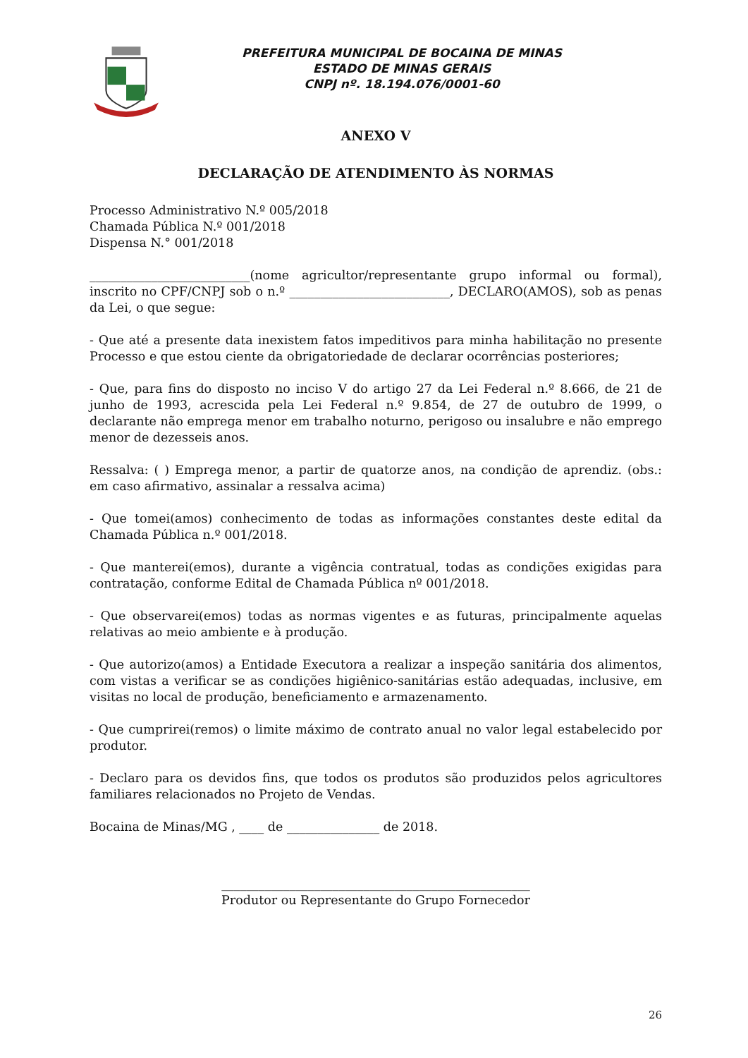PREFEITURA MUNICIPAL DE BOCAINA DE MINAS
ESTADO DE MINAS GERAIS
CNPJ nº. 18.194.076/0001-60
ANEXO V
DECLARAÇÃO DE ATENDIMENTO ÀS NORMAS
Processo Administrativo N.º 005/2018
Chamada Pública N.º 001/2018
Dispensa N.° 001/2018
__________________________(nome agricultor/representante grupo informal ou formal), inscrito no CPF/CNPJ sob o n.º __________________________, DECLARO(AMOS), sob as penas da Lei, o que segue:
- Que até a presente data inexistem fatos impeditivos para minha habilitação no presente Processo e que estou ciente da obrigatoriedade de declarar ocorrências posteriores;
- Que, para fins do disposto no inciso V do artigo 27 da Lei Federal n.º 8.666, de 21 de junho de 1993, acrescida pela Lei Federal n.º 9.854, de 27 de outubro de 1999, o declarante não emprega menor em trabalho noturno, perigoso ou insalubre e não emprego menor de dezesseis anos.
Ressalva: ( ) Emprega menor, a partir de quatorze anos, na condição de aprendiz. (obs.: em caso afirmativo, assinalar a ressalva acima)
- Que tomei(amos) conhecimento de todas as informações constantes deste edital da Chamada Pública n.º 001/2018.
- Que manterei(emos), durante a vigência contratual, todas as condições exigidas para contratação, conforme Edital de Chamada Pública nº 001/2018.
- Que observarei(emos) todas as normas vigentes e as futuras, principalmente aquelas relativas ao meio ambiente e à produção.
- Que autorizo(amos) a Entidade Executora a realizar a inspeção sanitária dos alimentos, com vistas a verificar se as condições higiênico-sanitárias estão adequadas, inclusive, em visitas no local de produção, beneficiamento e armazenamento.
- Que cumprirei(remos) o limite máximo de contrato anual no valor legal estabelecido por produtor.
- Declaro para os devidos fins, que todos os produtos são produzidos pelos agricultores familiares relacionados no Projeto de Vendas.
Bocaina de Minas/MG , ____ de _______________ de 2018.
__________________________________________________
Produtor ou Representante do Grupo Fornecedor
26